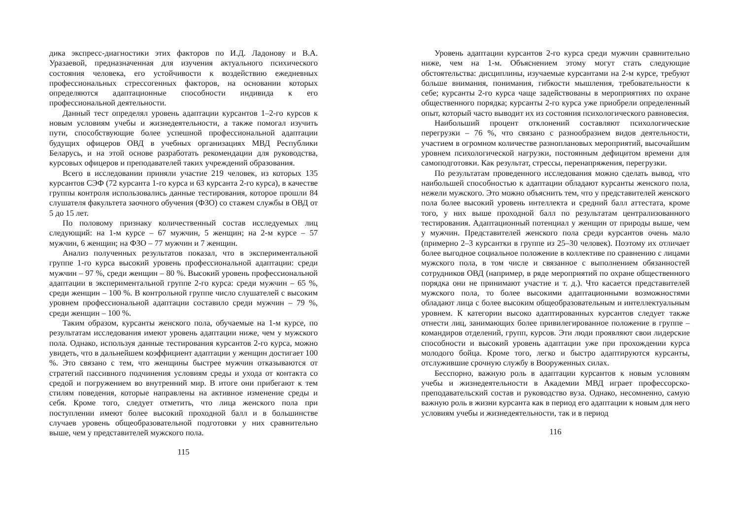дика экспресс-диагностики этих факторов по И.Д. Ладонову и В.А. Уразаевой, предназначенная для изучения актуального психического состояния человека, его устойчивости к воздействию ежедневных профессиональных стрессогенных факторов, на основании которых определяются адаптационные способности индивида к его профессиональной деятельности.
Данный тест определял уровень адаптации курсантов 1–2-го курсов к новым условиям учебы и жизнедеятельности, а также помогал изучить пути, способствующие более успешной профессиональной адаптации будущих офицеров ОВД в учебных организациях МВД Республики Беларусь, и на этой основе разработать рекомендации для руководства, курсовых офицеров и преподавателей таких учреждений образования.
Всего в исследовании приняли участие 219 человек, из которых 135 курсантов СЭФ (72 курсанта 1-го курса и 63 курсанта 2-го курса), в качестве группы контроля использовались данные тестирования, которое прошли 84 слушателя факультета заочного обучения (ФЗО) со стажем службы в ОВД от 5 до 15 лет.
По половому признаку количественный состав исследуемых лиц следующий: на 1-м курсе – 67 мужчин, 5 женщин; на 2-м курсе – 57 мужчин, 6 женщин; на ФЗО – 77 мужчин и 7 женщин.
Анализ полученных результатов показал, что в экспериментальной группе 1-го курса высокий уровень профессиональной адаптации: среди мужчин – 97 %, среди женщин – 80 %. Высокий уровень профессиональной адаптации в экспериментальной группе 2-го курса: среди мужчин – 65 %, среди женщин – 100 %. В контрольной группе число слушателей с высоким уровнем профессиональной адаптации составило среди мужчин – 79 %, среди женщин – 100 %.
Таким образом, курсанты женского пола, обучаемые на 1-м курсе, по результатам исследования имеют уровень адаптации ниже, чем у мужского пола. Однако, используя данные тестирования курсантов 2-го курса, можно увидеть, что в дальнейшем коэффициент адаптации у женщин достигает 100 %. Это связано с тем, что женщины быстрее мужчин отказываются от стратегий пассивного подчинения условиям среды и ухода от контакта со средой и погружением во внутренний мир. В итоге они прибегают к тем стилям поведения, которые направлены на активное изменение среды и себя. Кроме того, следует отметить, что лица женского пола при поступлении имеют более высокий проходной балл и в большинстве случаев уровень общеобразовательной подготовки у них сравнительно выше, чем у представителей мужского пола.
115
Уровень адаптации курсантов 2-го курса среди мужчин сравнительно ниже, чем на 1-м. Объяснением этому могут стать следующие обстоятельства: дисциплины, изучаемые курсантами на 2-м курсе, требуют больше внимания, понимания, гибкости мышления, требовательности к себе; курсанты 2-го курса чаще задействованы в мероприятиях по охране общественного порядка; курсанты 2-го курса уже приобрели определенный опыт, который часто выводит их из состояния психологического равновесия.
Наибольший процент отклонений составляют психологические перегрузки – 76 %, что связано с разнообразием видов деятельности, участием в огромном количестве разноплановых мероприятий, высочайшим уровнем психологической нагрузки, постоянным дефицитом времени для самоподготовки. Как результат, стрессы, перенапряжения, перегрузки.
По результатам проведенного исследования можно сделать вывод, что наибольшей способностью к адаптации обладают курсанты женского пола, нежели мужского. Это можно объяснить тем, что у представителей женского пола более высокий уровень интеллекта и средний балл аттестата, кроме того, у них выше проходной балл по результатам централизованного тестирования. Адаптационный потенциал у женщин от природы выше, чем у мужчин. Представителей женского пола среди курсантов очень мало (примерно 2–3 курсантки в группе из 25–30 человек). Поэтому их отличает более выгодное социальное положение в коллективе по сравнению с лицами мужского пола, в том числе и связанное с выполнением обязанностей сотрудников ОВД (например, в ряде мероприятий по охране общественного порядка они не принимают участие и т. д.). Что касается представителей мужского пола, то более высокими адаптационными возможностями обладают лица с более высоким общеобразовательным и интеллектуальным уровнем. К категории высоко адаптированных курсантов следует также отнести лиц, занимающих более привилегированное положение в группе – командиров отделений, групп, курсов. Эти люди проявляют свои лидерские способности и высокий уровень адаптации уже при прохождении курса молодого бойца. Кроме того, легко и быстро адаптируются курсанты, отслужившие срочную службу в Вооруженных силах.
Бесспорно, важную роль в адаптации курсантов к новым условиям учебы и жизнедеятельности в Академии МВД играет профессорско-преподавательский состав и руководство вуза. Однако, несомненно, самую важную роль в жизни курсанта как в период его адаптации к новым для него условиям учебы и жизнедеятельности, так и в период
116